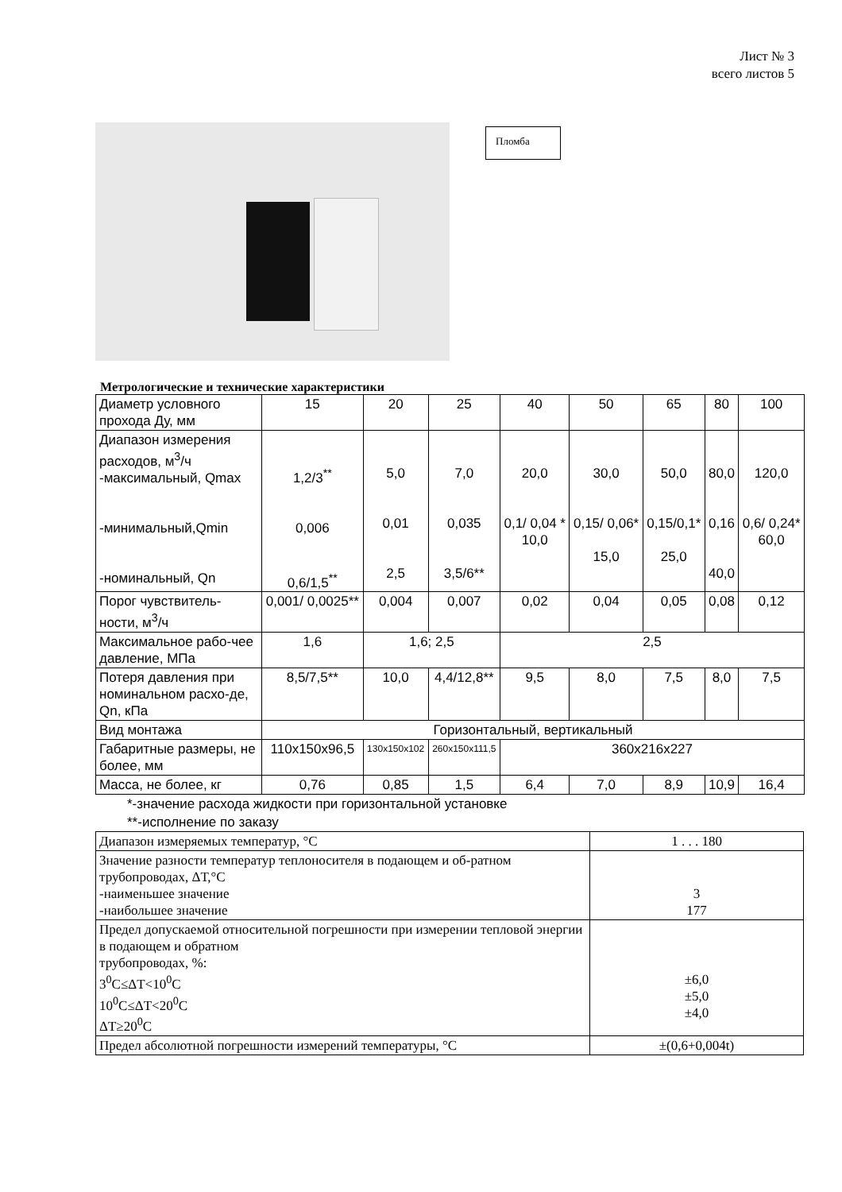Лист № 3
всего листов 5
Пломба
Метрологические и технические характеристики
| Диаметр условного прохода Ду, мм | 15 | 20 | 25 | 40 | 50 | 65 | 80 | 100 |
| Диапазон измерения расходов, м<sup>3</sup>/ч -максимальный, Qmax -минимальный,Qmin -номинальный, Qn | 1,2/3<sup>**</sup> 0,006 0,6/1,5<sup>**</sup> | 5,0 0,01 2,5 | 7,0 0,035 3,5/6** | 20,0 0,1/ 0,04 * 10,0 | 30,0 0,15/ 0,06* 15,0 | 50,0 0,15/0,1* 25,0 | 80,0 0,16 40,0 | 120,0 0,6/ 0,24* 60,0 |
| Порог чувствитель-ности, м<sup>3</sup>/ч | 0,001/ 0,0025** | 0,004 | 0,007 | 0,02 | 0,04 | 0,05 | 0,08 | 0,12 |
| Максимальное рабо-чее давление, МПа | 1,6 | 1,6; 2,5 | | 2,5 | | | | |
| Потеря давления при номинальном расхо-де, Qn, кПа | 8,5/7,5** | 10,0 | 4,4/12,8** | 9,5 | 8,0 | 7,5 | 8,0 | 7,5 |
| Вид монтажа | Горизонтальный, вертикальный | | | | | | | |
| Габаритные размеры, не более, мм | 110x150x96,5 | 130x150x102 | 260x150x111,5 | 360x216x227 | | | | |
| Масса, не более, кг | 0,76 | 0,85 | 1,5 | 6,4 | 7,0 | 8,9 | 10,9 | 16,4 |
*-значение расхода жидкости при горизонтальной установке
**-исполнение по заказу
| Диапазон измеряемых температур, °С | 1 . . . 180 |
| Значение разности температур теплоносителя в подающем и об-ратном трубопроводах, ΔТ,°С -наименьшее значение -наибольшее значение | 3 177 |
| Предел допускаемой относительной погрешности при измерении тепловой энергии в подающем и обратном трубопроводах, %: 3<sup>0</sup>С≤ΔТ<10<sup>0</sup>С 10<sup>0</sup>С≤ΔТ<20<sup>0</sup>С ΔТ≥20<sup>0</sup>С | ±6,0 ±5,0 ±4,0 |
| Предел абсолютной погрешности измерений температуры, °С | ±(0,6+0,004t) |